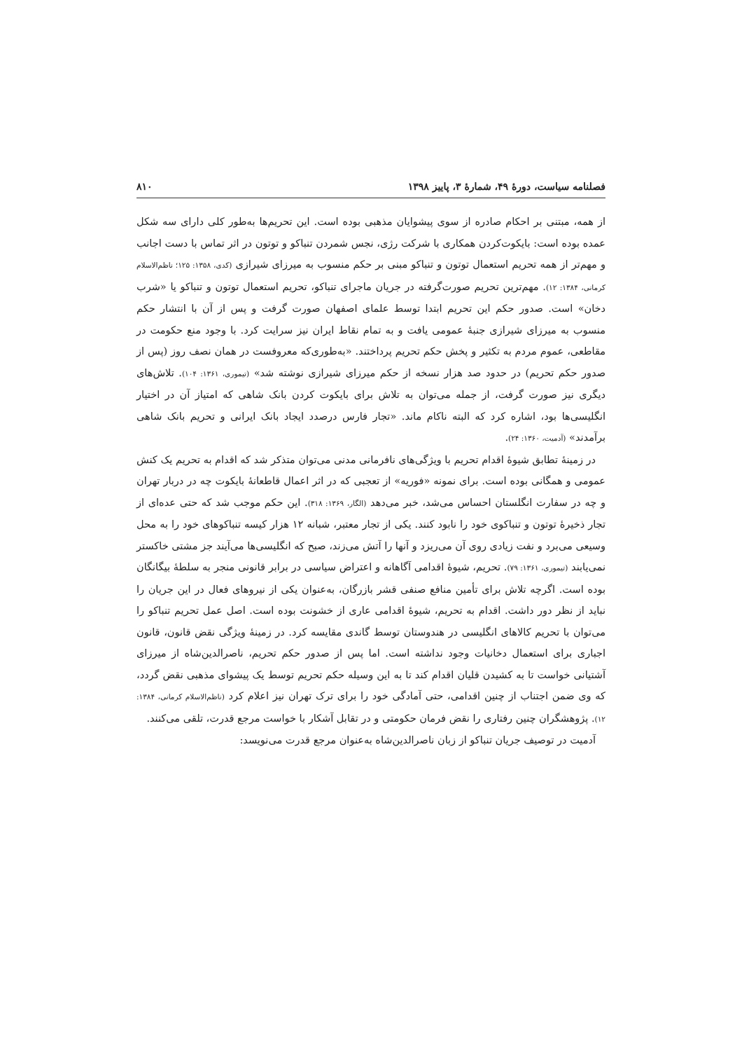فصلنامه سیاست، دورهٔ ۴۹، شمارهٔ ۳، پاییز ۱۳۹۸ ۸۱۰
از همه، مبتنی بر احکام صادره از سوی پیشوایان مذهبی بوده است. این تحریم‌ها به‌طور کلی دارای سه شکل عمده بوده است: بایکوت‌کردن همکاری با شرکت رژی، نجس شمردن تنباکو و توتون در اثر تماس با دست اجانب و مهم‌تر از همه تحریم استعمال توتون و تنباکو مبنی بر حکم منسوب به میرزای شیرازی (کدی، ۱۳۵۸: ۱۲۵؛ ناظم‌الاسلام کرمانی، ۱۳۸۴: ۱۲). مهم‌ترین تحریم صورت‌گرفته در جریان ماجرای تنباکو، تحریم استعمال توتون و تنباکو یا «شرب دخان» است. صدور حکم این تحریم ابتدا توسط علمای اصفهان صورت گرفت و پس از آن با انتشار حکم منسوب به میرزای شیرازی جنبهٔ عمومی یافت و به تمام نقاط ایران نیز سرایت کرد. با وجود منع حکومت در مقاطعی، عموم مردم به تکثیر و پخش حکم تحریم پرداختند. «به‌طوری‌که معروفست در همان نصف روز (پس از صدور حکم تحریم) در حدود صد هزار نسخه از حکم میرزای شیرازی نوشته شد» (تیموری، ۱۳۶۱: ۱۰۴). تلاش‌های دیگری نیز صورت گرفت، از جمله می‌توان به تلاش برای بایکوت کردن بانک شاهی که امتیاز آن در اختیار انگلیسی‌ها بود، اشاره کرد که البته ناکام ماند. «تجار فارس درصدد ایجاد بانک ایرانی و تحریم بانک شاهی برآمدند» (آدمیت، ۱۳۶۰: ۲۴).
در زمینهٔ تطابق شیوهٔ اقدام تحریم با ویژگی‌های نافرمانی مدنی می‌توان متذکر شد که اقدام به تحریم یک کنش عمومی و همگانی بوده است. برای نمونه «فوریه» از تعجبی که در اثر اعمال قاطعانهٔ بایکوت چه در دربار تهران و چه در سفارت انگلستان احساس می‌شد، خبر می‌دهد (الگار، ۱۳۶۹: ۳۱۸). این حکم موجب شد که حتی عده‌ای از تجار ذخیرهٔ توتون و تنباکوی خود را نابود کنند. یکی از تجار معتبر، شبانه ۱۲ هزار کیسه تنباکوهای خود را به محل وسیعی می‌برد و نفت زیادی روی آن می‌ریزد و آنها را آتش می‌زند، صبح که انگلیسی‌ها می‌آیند جز مشتی خاکستر نمی‌یابند (تیموری، ۱۳۶۱: ۷۹). تحریم، شیوهٔ اقدامی آگاهانه و اعتراض سیاسی در برابر قانونی منجر به سلطهٔ بیگانگان بوده است. اگرچه تلاش برای تأمین منافع صنفی قشر بازرگان، به‌عنوان یکی از نیروهای فعال در این جریان را نباید از نظر دور داشت. اقدام به تحریم، شیوهٔ اقدامی عاری از خشونت بوده است. اصل عمل تحریم تنباکو را می‌توان با تحریم کالاهای انگلیسی در هندوستان توسط گاندی مقایسه کرد. در زمینهٔ ویژگی نقض قانون، قانون اجباری برای استعمال دخانیات وجود نداشته است. اما پس از صدور حکم تحریم، ناصرالدین‌شاه از میرزای آشتیانی خواست تا به کشیدن قلیان اقدام کند تا به این وسیله حکم تحریم توسط یک پیشوای مذهبی نقض گردد، که وی ضمن اجتناب از چنین اقدامی، حتی آمادگی خود را برای ترک تهران نیز اعلام کرد (ناظم‌الاسلام کرمانی، ۱۳۸۴: ۱۲). پژوهشگران چنین رفتاری را نقض فرمان حکومتی و در تقابل آشکار با خواست مرجع قدرت، تلقی می‌کنند.
آدمیت در توصیف جریان تنباکو از زبان ناصرالدین‌شاه به‌عنوان مرجع قدرت می‌نویسد: